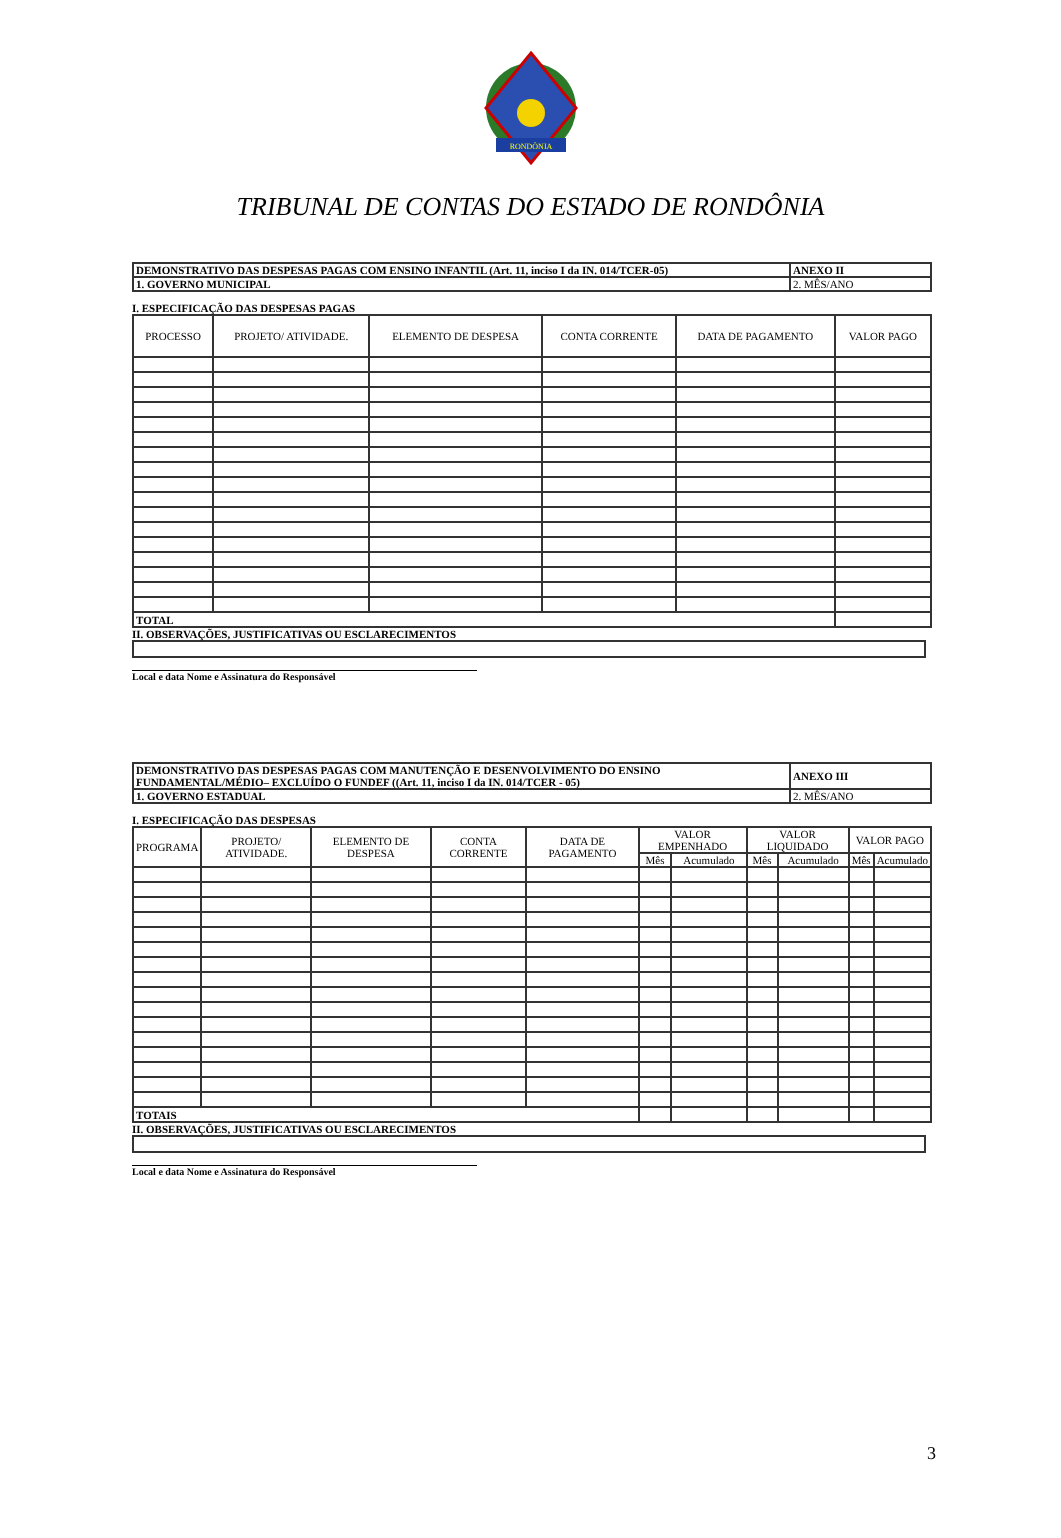RONDÔNIA
TRIBUNAL DE CONTAS DO ESTADO DE RONDÔNIA
| DEMONSTRATIVO DAS DESPESAS PAGAS COM ENSINO INFANTIL (Art. 11, inciso I da IN. 014/TCER-05) | ANEXO II |
| 1. GOVERNO MUNICIPAL | 2. MÊS/ANO |
I. ESPECIFICAÇÃO DAS DESPESAS PAGAS
| PROCESSO | PROJETO/ ATIVIDADE. | ELEMENTO DE DESPESA | CONTA CORRENTE | DATA DE PAGAMENTO | VALOR PAGO |
| --- | --- | --- | --- | --- | --- |
| TOTAL | | | | | |
II. OBSERVAÇÕES, JUSTIFICATIVAS OU ESCLARECIMENTOS
Local e data Nome e Assinatura do Responsável
| DEMONSTRATIVO DAS DESPESAS PAGAS COM MANUTENÇÃO E DESENVOLVIMENTO DO ENSINO FUNDAMENTAL/MÉDIO– EXCLUÍDO O FUNDEF ((Art. 11, inciso I da IN. 014/TCER - 05) | ANEXO III |
| 1. GOVERNO ESTADUAL | 2. MÊS/ANO |
I. ESPECIFICAÇÃO DAS DESPESAS
| PROGRAMA | PROJETO/ ATIVIDADE. | ELEMENTO DE DESPESA | CONTA CORRENTE | DATA DE PAGAMENTO | VALOR EMPENHADO | | VALOR LIQUIDADO | | VALOR PAGO | |
| --- | --- | --- | --- | --- | --- | --- | --- | --- | --- | --- |
| | | | | | Mês | Acumulado | Mês | Acumulado | Mês | Acumulado |
| TOTAIS | | | | | | | | | | |
II. OBSERVAÇÕES, JUSTIFICATIVAS OU ESCLARECIMENTOS
Local e data Nome e Assinatura do Responsável
3